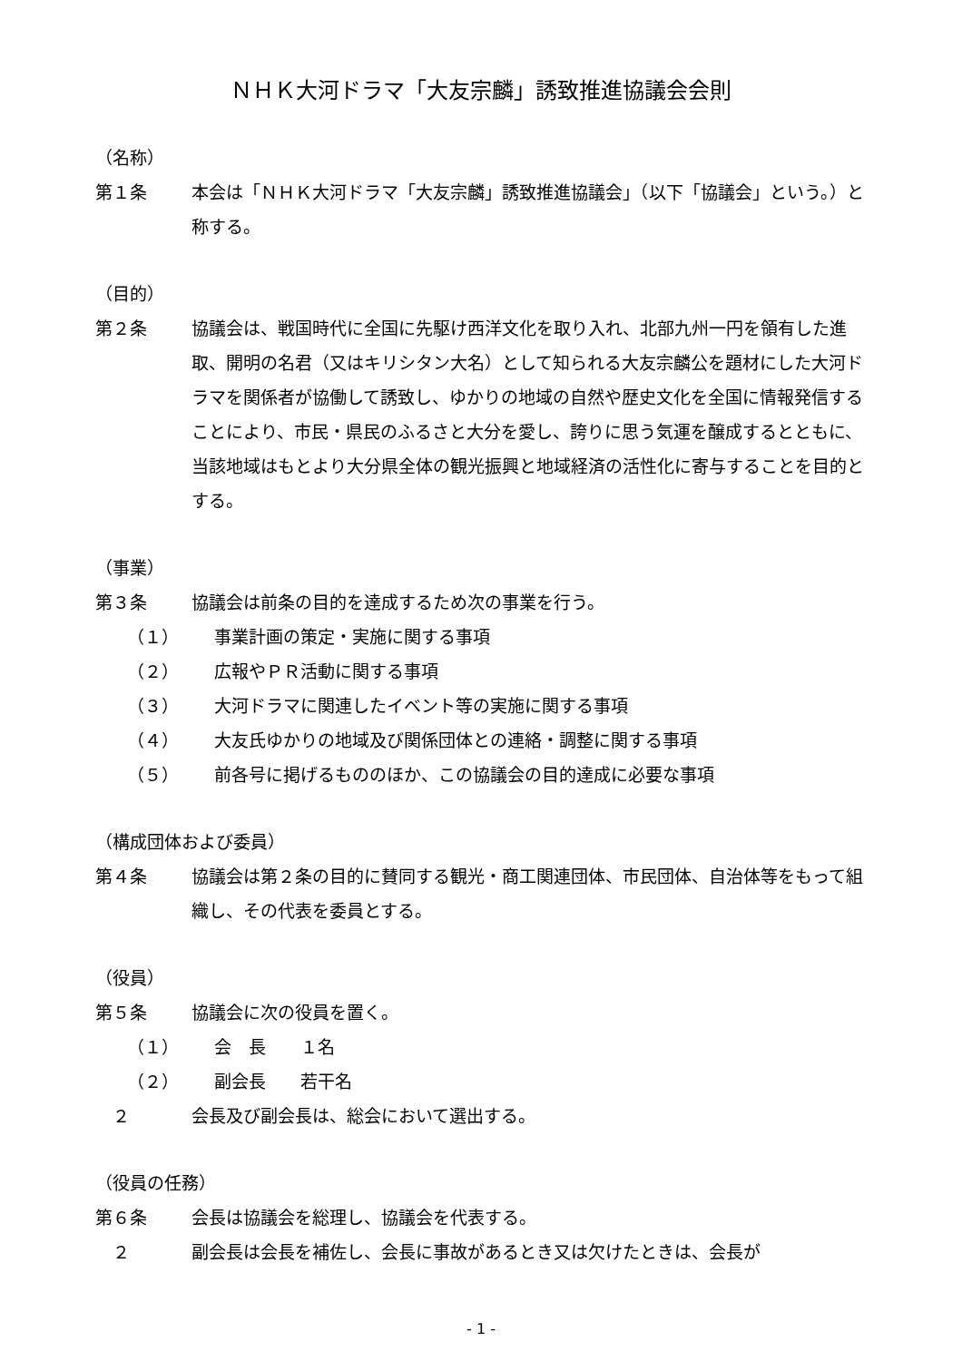ＮＨＫ大河ドラマ「大友宗麟」誘致推進協議会会則
（名称）
第１条 本会は「ＮＨＫ大河ドラマ「大友宗麟」誘致推進協議会」（以下「協議会」という。）と称する。
（目的）
第２条 協議会は、戦国時代に全国に先駆け西洋文化を取り入れ、北部九州一円を領有した進取、開明の名君（又はキリシタン大名）として知られる大友宗麟公を題材にした大河ドラマを関係者が協働して誘致し、ゆかりの地域の自然や歴史文化を全国に情報発信することにより、市民・県民のふるさと大分を愛し、誇りに思う気運を醸成するとともに、当該地域はもとより大分県全体の観光振興と地域経済の活性化に寄与することを目的とする。
（事業）
第３条 協議会は前条の目的を達成するため次の事業を行う。
（１） 事業計画の策定・実施に関する事項
（２） 広報やＰＲ活動に関する事項
（３） 大河ドラマに関連したイベント等の実施に関する事項
（４） 大友氏ゆかりの地域及び関係団体との連絡・調整に関する事項
（５） 前各号に掲げるもののほか、この協議会の目的達成に必要な事項
（構成団体および委員）
第４条 協議会は第２条の目的に賛同する観光・商工関連団体、市民団体、自治体等をもって組織し、その代表を委員とする。
（役員）
第５条 協議会に次の役員を置く。
（１） 会　長　　１名
（２） 副会長　　若干名
　２ 会長及び副会長は、総会において選出する。
（役員の任務）
第６条 会長は協議会を総理し、協議会を代表する。
　２ 副会長は会長を補佐し、会長に事故があるとき又は欠けたときは、会長が
- 1 -